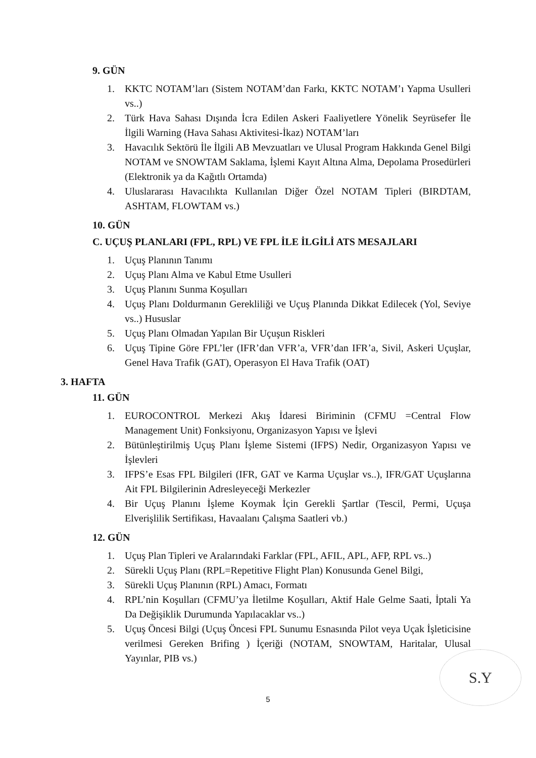9. GÜN
1. KKTC NOTAM’ları (Sistem NOTAM’dan Farkı, KKTC NOTAM’ı Yapma Usulleri vs..)
2. Türk Hava Sahası Dışında İcra Edilen Askeri Faaliyetlere Yönelik Seyrüsefer İle İlgili Warning (Hava Sahası Aktivitesi-İkaz) NOTAM’ları
3. Havacılık Sektörü İle İlgili AB Mevzuatları ve Ulusal Program Hakkında Genel Bilgi NOTAM ve SNOWTAM Saklama, İşlemi Kayıt Altına Alma, Depolama Prosedürleri (Elektronik ya da Kağıtlı Ortamda)
4. Uluslararası Havacılıkta Kullanılan Diğer Özel NOTAM Tipleri (BIRDTAM, ASHTAM, FLOWTAM vs.)
10. GÜN
C. UÇUŞ PLANLARI (FPL, RPL) VE FPL İLE İLGİLİ ATS MESAJLARI
1. Uçuş Planının Tanımı
2. Uçuş Planı Alma ve Kabul Etme Usulleri
3. Uçuş Planını Sunma Koşulları
4. Uçuş Planı Doldurmanın Gerekliliği ve Uçuş Planında Dikkat Edilecek (Yol, Seviye vs..) Hususlar
5. Uçuş Planı Olmadan Yapılan Bir Uçuşun Riskleri
6. Uçuş Tipine Göre FPL’ler (IFR’dan VFR’a, VFR’dan IFR’a, Sivil, Askeri Uçuşlar, Genel Hava Trafik (GAT), Operasyon El Hava Trafik (OAT)
3. HAFTA
11. GÜN
1. EUROCONTROL Merkezi Akış İdaresi Biriminin (CFMU =Central Flow Management Unit) Fonksiyonu, Organizasyon Yapısı ve İşlevi
2. Bütünleştirilmiş Uçuş Planı İşleme Sistemi (IFPS) Nedir, Organizasyon Yapısı ve İşlevleri
3. IFPS’e Esas FPL Bilgileri (IFR, GAT ve Karma Uçuşlar vs..), IFR/GAT Uçuşlarına Ait FPL Bilgilerinin Adresleyeceği Merkezler
4. Bir Uçuş Planını İşleme Koymak İçin Gerekli Şartlar (Tescil, Permi, Uçuşa Elverişlilik Sertifikası, Havaalanı Çalışma Saatleri vb.)
12. GÜN
1. Uçuş Plan Tipleri ve Aralarındaki Farklar (FPL, AFIL, APL, AFP, RPL vs..)
2. Sürekli Uçuş Planı (RPL=Repetitive Flight Plan) Konusunda Genel Bilgi,
3. Sürekli Uçuş Planının (RPL) Amacı, Formatı
4. RPL’nin Koşulları (CFMU’ya İletilme Koşulları, Aktif Hale Gelme Saati, İptali Ya Da Değişiklik Durumunda Yapılacaklar vs..)
5. Uçuş Öncesi Bilgi (Uçuş Öncesi FPL Sunumu Esnasında Pilot veya Uçak İşleticisine verilmesi Gereken Brifing ) İçeriği (NOTAM, SNOWTAM, Haritalar, Ulusal Yayınlar, PIB vs.)
S.Y
5